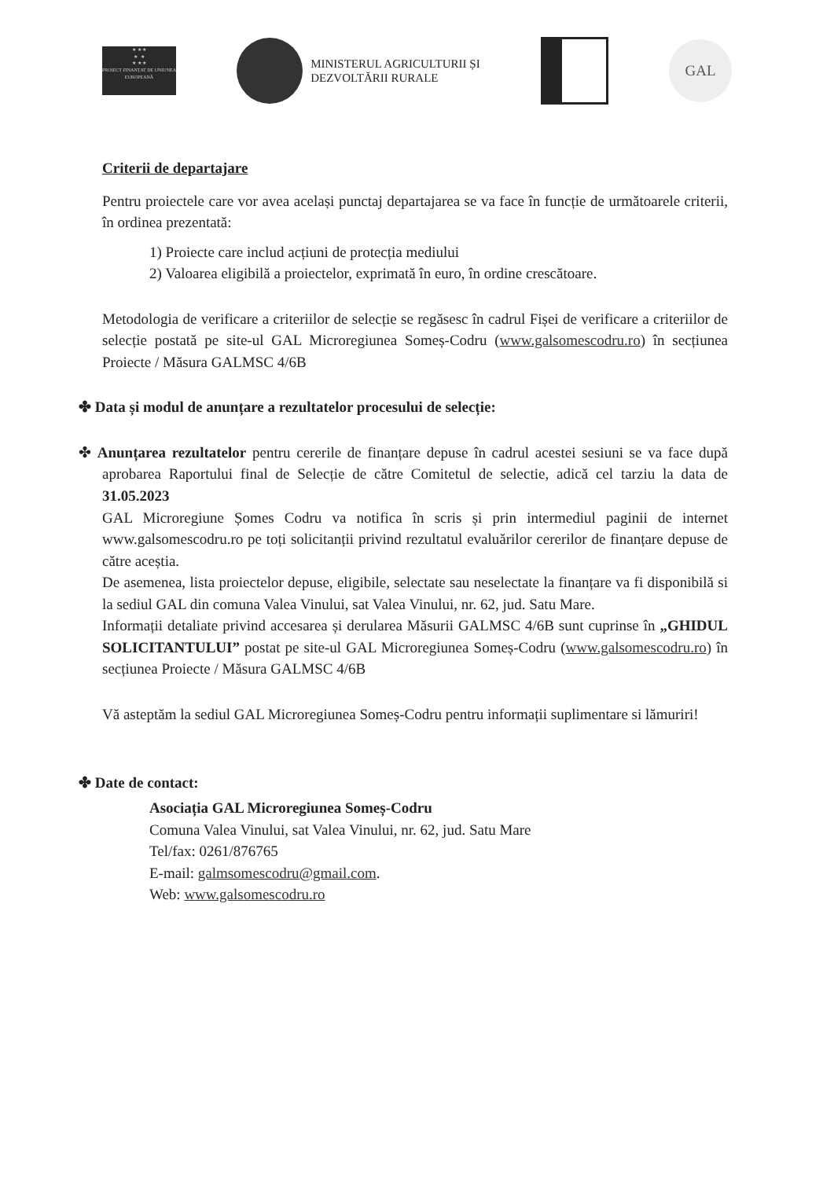★ ★ ★
★ ★
★ ★ ★
PROIECT FINANȚAT DE UNIUNEA EUROPEANĂ
MINISTERUL AGRICULTURII ȘI
DEZVOLTĂRII RURALE
GAL
Criterii de departajare
Pentru proiectele care vor avea același punctaj departajarea se va face în funcție de următoarele criterii, în ordinea prezentată:
1) Proiecte care includ acțiuni de protecția mediului
2) Valoarea eligibilă a proiectelor, exprimată în euro, în ordine crescătoare.
Metodologia de verificare a criteriilor de selecție se regăsesc în cadrul Fișei de verificare a criteriilor de selecție postată pe site-ul GAL Microregiunea Someș-Codru (www.galsomescodru.ro) în secțiunea Proiecte / Măsura GALMSC 4/6B
✤ Data și modul de anunțare a rezultatelor procesului de selecție:
✤ Anunțarea rezultatelor pentru cererile de finanțare depuse în cadrul acestei sesiuni se va face după aprobarea Raportului final de Selecție de către Comitetul de selectie, adică cel tarziu la data de 31.05.2023
GAL Microregiune Șomes Codru va notifica în scris și prin intermediul paginii de internet www.galsomescodru.ro pe toți solicitanții privind rezultatul evaluărilor cererilor de finanțare depuse de către aceștia.
De asemenea, lista proiectelor depuse, eligibile, selectate sau neselectate la finanțare va fi disponibilă si la sediul GAL din comuna Valea Vinului, sat Valea Vinului, nr. 62, jud. Satu Mare.
Informații detaliate privind accesarea și derularea Măsurii GALMSC 4/6B sunt cuprinse în „GHIDUL SOLICITANTULUI” postat pe site-ul GAL Microregiunea Someș-Codru (www.galsomescodru.ro) în secțiunea Proiecte / Măsura GALMSC 4/6B
Vă asteptăm la sediul GAL Microregiunea Someș-Codru pentru informații suplimentare si lămuriri!
✤ Date de contact:
Asociația GAL Microregiunea Someș-Codru
Comuna Valea Vinului, sat Valea Vinului, nr. 62, jud. Satu Mare
Tel/fax: 0261/876765
E-mail: galmsomescodru@gmail.com.
Web: www.galsomescodru.ro